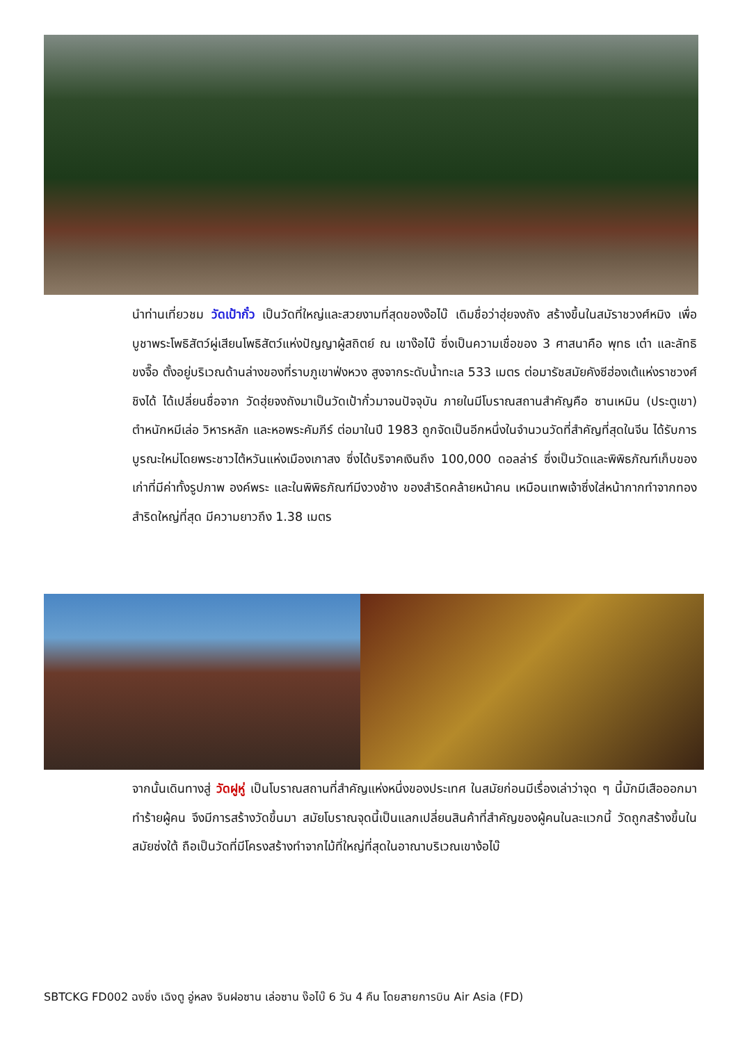นำท่านเที่ยวชม วัดเป้ากั๋ว เป็นวัดที่ใหญ่และสวยงามที่สุดของง๊อไบ๊ เดิมชื่อว่าฮุ่ยจงถัง สร้างขึ้นในสมัราชวงศ์หมิง เพื่อบูชาพระโพธิสัตว์ผู่เสียนโพธิสัตว์แห่งปัญญาผู้สถิตย์ ณ เขาง๊อไบ๊ ซึ่งเป็นความเชื่อของ 3 ศาสนาคือ พุทธ เต๋า และลัทธิขงจื๊อ ตั้งอยู่บริเวณด้านล่างของที่ราบภูเขาฟ่งหวง สูงจากระดับน้ำทะเล 533 เมตร ต่อมารัชสมัยคังซีฮ่องเต้แห่งราชวงศ์ชิงได้ ได้เปลี่ยนชื่อจาก วัดฮุ่ยจงถังมาเป็นวัดเป้ากั๋วมาจนปัจจุบัน ภายในมีโบราณสถานสำคัญคือ ซานเหมิน (ประตูเขา) ตำหนักหมีเล่อ วิหารหลัก และหอพระคัมภีร์ ต่อมาในปี 1983 ถูกจัดเป็นอีกหนึ่งในจำนวนวัดที่สำคัญที่สุดในจีน ได้รับการบูรณะใหม่โดยพระชาวไต้หวันแห่งเมืองเกาสง ซึ่งได้บริจาคเงินถึง 100,000 ดอลล่าร์ ซึ่งเป็นวัดและพิพิธภัณฑ์เก็บของเก่าที่มีค่าทั้งรูปภาพ องค์พระ และในพิพิธภัณฑ์มีงวงช้าง ของสำริดคล้ายหน้าคน เหมือนเทพเจ้าซึ่งใส่หน้ากากทำจากทองสำริดใหญ่ที่สุด มีความยาวถึง 1.38 เมตร
จากนั้นเดินทางสู่ วัดฝูหู่ เป็นโบราณสถานที่สำคัญแห่งหนึ่งของประเทศ ในสมัยก่อนมีเรื่องเล่าว่าจุด ๆ นี้มักมีเสือออกมาทำร้ายผู้คน จึงมีการสร้างวัดขึ้นมา สมัยโบราณจุดนี้เป็นแลกเปลี่ยนสินค้าที่สำคัญของผู้คนในละแวกนี้ วัดถูกสร้างขึ้นในสมัยซ่งใต้ ถือเป็นวัดที่มีโครงสร้างทำจากไม้ที่ใหญ่ที่สุดในอาณาบริเวณเขาง้อไบ๊
SBTCKG FD002 ฉงชิ่ง เฉิงตู อู่หลง จินฝอซาน เล่อซาน ง๊อไบ๊ 6 วัน 4 คืน โดยสายการบิน Air Asia (FD)